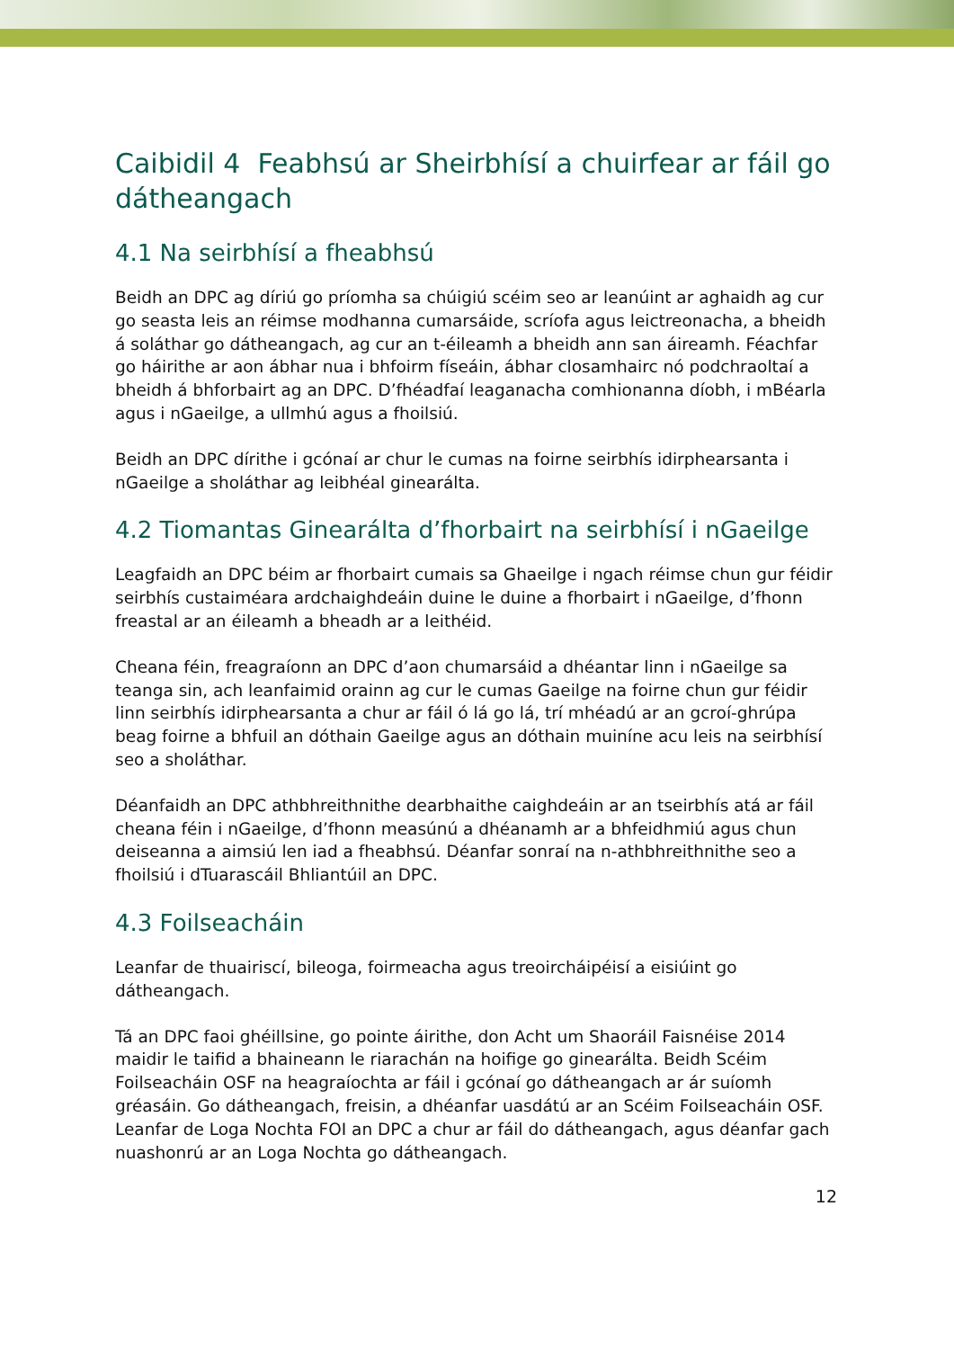Caibidil 4 Feabhsú ar Sheirbhísí a chuirfear ar fáil go dátheangach
4.1 Na seirbhísí a fheabhsú
Beidh an DPC ag díriú go príomha sa chúigiú scéim seo ar leanúint ar aghaidh ag cur go seasta leis an réimse modhanna cumarsáide, scríofa agus leictreonacha, a bheidh á soláthar go dátheangach, ag cur an t-éileamh a bheidh ann san áireamh. Féachfar go háirithe ar aon ábhar nua i bhfoirm físeáin, ábhar closamhairc nó podchraoltaí a bheidh á bhforbairt ag an DPC. D’fhéadfaí leaganacha comhionanna díobh, i mBéarla agus i nGaeilge, a ullmhú agus a fhoilsiú.
Beidh an DPC dírithe i gcónaí ar chur le cumas na foirne seirbhís idirphearsanta i nGaeilge a sholáthar ag leibhéal ginearálta.
4.2 Tiomantas Ginearálta d’fhorbairt na seirbhísí i nGaeilge
Leagfaidh an DPC béim ar fhorbairt cumais sa Ghaeilge i ngach réimse chun gur féidir seirbhís custaiméara ardchaighdeáin duine le duine a fhorbairt i nGaeilge, d’fhonn freastal ar an éileamh a bheadh ar a leithéid.
Cheana féin, freagraíonn an DPC d’aon chumarsáid a dhéantar linn i nGaeilge sa teanga sin, ach leanfaimid orainn ag cur le cumas Gaeilge na foirne chun gur féidir linn seirbhís idirphearsanta a chur ar fáil ó lá go lá, trí mhéadú ar an gcroí-ghrúpa beag foirne a bhfuil an dóthain Gaeilge agus an dóthain muiníne acu leis na seirbhísí seo a sholáthar.
Déanfaidh an DPC athbhreithnithe dearbhaithe caighdeáin ar an tseirbhís atá ar fáil cheana féin i nGaeilge, d’fhonn measúnú a dhéanamh ar a bhfeidhmiú agus chun deiseanna a aimsiú len iad a fheabhsú. Déanfar sonraí na n-athbhreithnithe seo a fhoilsiú i dTuarascáil Bhliantúil an DPC.
4.3 Foilseacháin
Leanfar de thuairiscí, bileoga, foirmeacha agus treoircháipéisí a eisiúint go dátheangach.
Tá an DPC faoi ghéillsine, go pointe áirithe, don Acht um Shaoráil Faisnéise 2014 maidir le taifid a bhaineann le riarachán na hoifige go ginearálta. Beidh Scéim Foilseacháin OSF na heagraíochta ar fáil i gcónaí go dátheangach ar ár suíomh gréasáin. Go dátheangach, freisin, a dhéanfar uasdátú ar an Scéim Foilseacháin OSF. Leanfar de Loga Nochta FOI an DPC a chur ar fáil do dátheangach, agus déanfar gach nuashonrú ar an Loga Nochta go dátheangach.
12